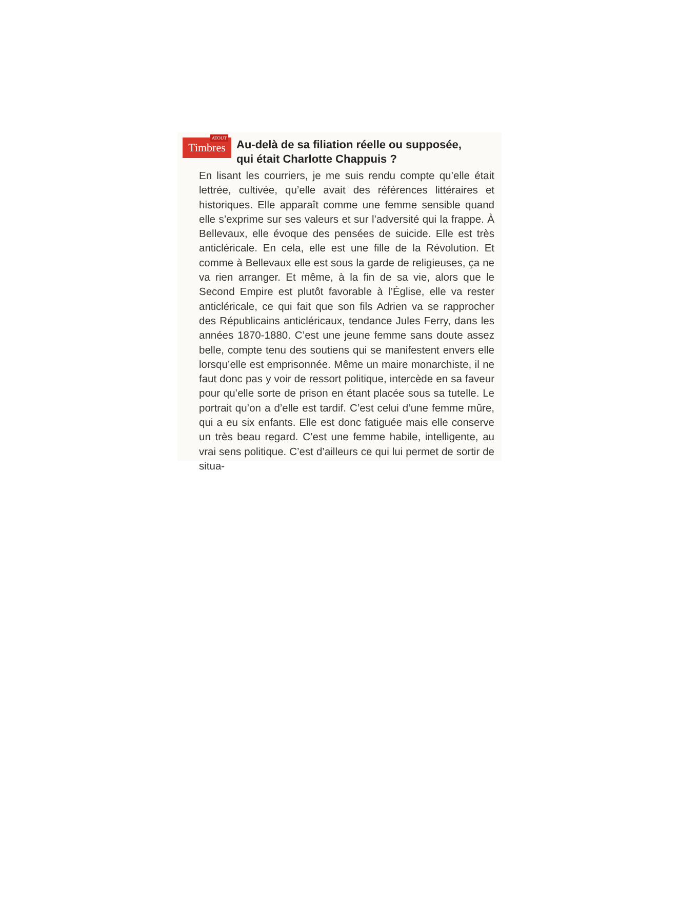ATOUT
Timbres
Au-delà de sa filiation réelle ou supposée,
qui était Charlotte Chappuis ?
En lisant les courriers, je me suis rendu compte qu’elle était lettrée, cultivée, qu’elle avait des références littéraires et historiques. Elle apparaît comme une femme sensible quand elle s’exprime sur ses valeurs et sur l’adversité qui la frappe. À Bellevaux, elle évoque des pensées de suicide. Elle est très anticléricale. En cela, elle est une fille de la Révolution. Et comme à Bellevaux elle est sous la garde de religieuses, ça ne va rien arranger. Et même, à la fin de sa vie, alors que le Second Empire est plutôt favorable à l’Église, elle va rester anticléricale, ce qui fait que son fils Adrien va se rapprocher des Républicains anticléricaux, tendance Jules Ferry, dans les années 1870-1880. C’est une jeune femme sans doute assez belle, compte tenu des soutiens qui se manifestent envers elle lorsqu’elle est emprisonnée. Même un maire monarchiste, il ne faut donc pas y voir de ressort politique, intercède en sa faveur pour qu’elle sorte de prison en étant placée sous sa tutelle. Le portrait qu’on a d’elle est tardif. C’est celui d’une femme mûre, qui a eu six enfants. Elle est donc fatiguée mais elle conserve un très beau regard. C’est une femme habile, intelligente, au vrai sens politique. C’est d’ailleurs ce qui lui permet de sortir de situa-